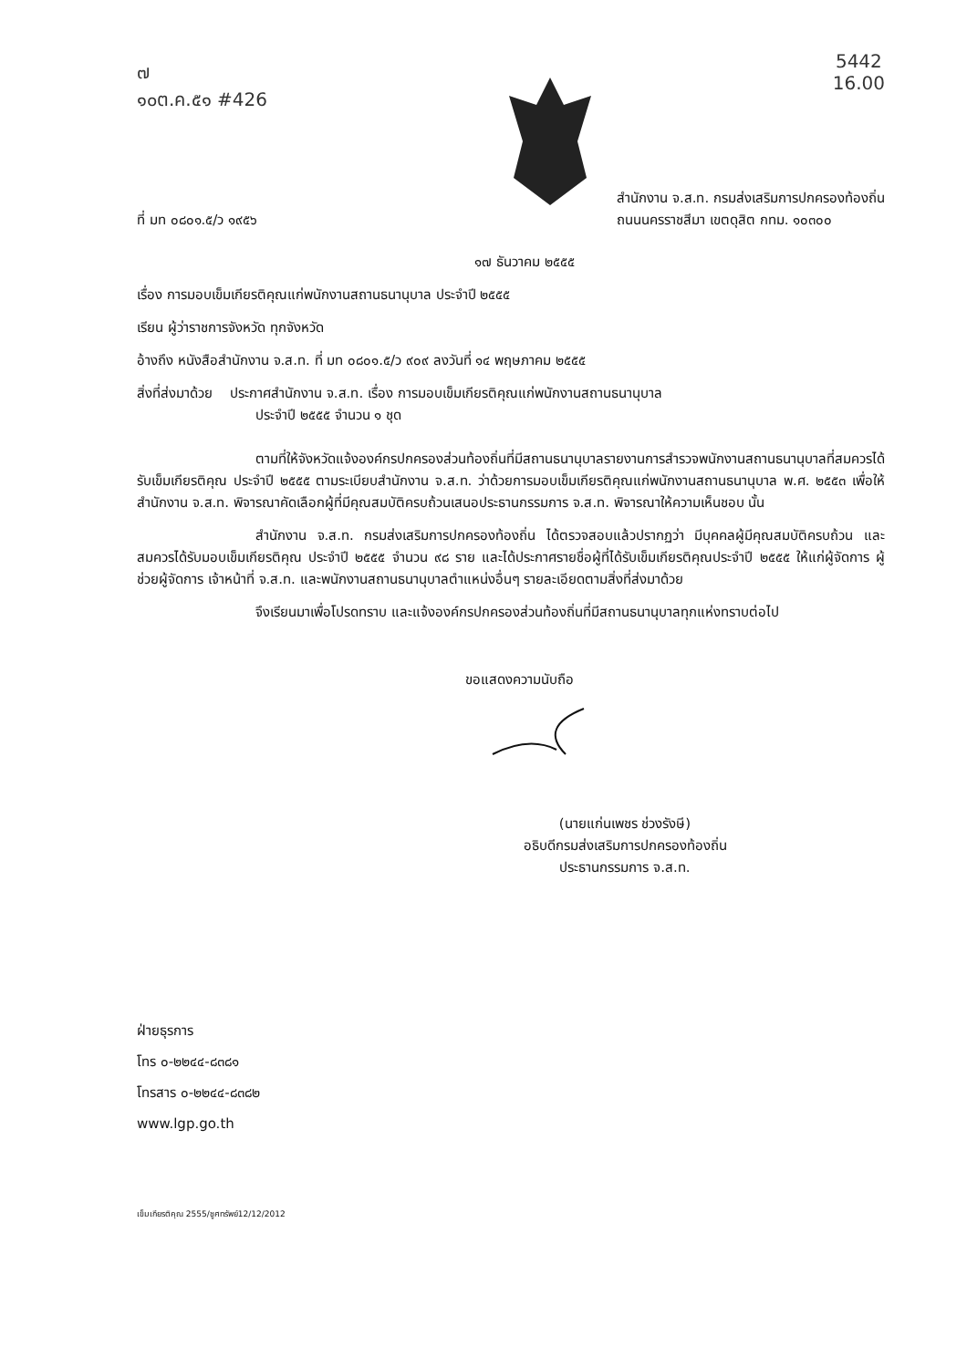๗
๑๐ต.ค.๕๑ #426
5442
16.00
ที่ มท ๐๘๐๑.๕/ว ๑๙๕๖
สำนักงาน จ.ส.ท. กรมส่งเสริมการปกครองท้องถิ่น
ถนนนครราชสีมา เขตดุสิต กทม. ๑๐๓๐๐
๑๗ ธันวาคม ๒๕๕๕
เรื่อง การมอบเข็มเกียรติคุณแก่พนักงานสถานธนานุบาล ประจำปี ๒๕๕๕
เรียน ผู้ว่าราชการจังหวัด ทุกจังหวัด
อ้างถึง หนังสือสำนักงาน จ.ส.ท. ที่ มท ๐๘๐๑.๕/ว ๙๐๙ ลงวันที่ ๑๔ พฤษภาคม ๒๕๕๕
สิ่งที่ส่งมาด้วย ประกาศสำนักงาน จ.ส.ท. เรื่อง การมอบเข็มเกียรติคุณแก่พนักงานสถานธนานุบาล
ประจำปี ๒๕๕๕ จำนวน ๑ ชุด
ตามที่ให้จังหวัดแจ้งองค์กรปกครองส่วนท้องถิ่นที่มีสถานธนานุบาลรายงานการสำรวจพนักงานสถานธนานุบาลที่สมควรได้รับเข็มเกียรติคุณ ประจำปี ๒๕๕๕ ตามระเบียบสำนักงาน จ.ส.ท. ว่าด้วยการมอบเข็มเกียรติคุณแก่พนักงานสถานธนานุบาล พ.ศ. ๒๕๕๓ เพื่อให้สำนักงาน จ.ส.ท. พิจารณาคัดเลือกผู้ที่มีคุณสมบัติครบถ้วนเสนอประธานกรรมการ จ.ส.ท. พิจารณาให้ความเห็นชอบ นั้น
สำนักงาน จ.ส.ท. กรมส่งเสริมการปกครองท้องถิ่น ได้ตรวจสอบแล้วปรากฏว่า มีบุคคลผู้มีคุณสมบัติครบถ้วน และสมควรได้รับมอบเข็มเกียรติคุณ ประจำปี ๒๕๕๕ จำนวน ๙๘ ราย และได้ประกาศรายชื่อผู้ที่ได้รับเข็มเกียรติคุณประจำปี ๒๕๕๕ ให้แก่ผู้จัดการ ผู้ช่วยผู้จัดการ เจ้าหน้าที่ จ.ส.ท. และพนักงานสถานธนานุบาลตำแหน่งอื่นๆ รายละเอียดตามสิ่งที่ส่งมาด้วย
จึงเรียนมาเพื่อโปรดทราบ และแจ้งองค์กรปกครองส่วนท้องถิ่นที่มีสถานธนานุบาลทุกแห่งทราบต่อไป
ขอแสดงความนับถือ
(นายแก่นเพชร ช่วงรังษี)
อธิบดีกรมส่งเสริมการปกครองท้องถิ่น
ประธานกรรมการ จ.ส.ท.
ฝ่ายธุรการ
โทร ๐-๒๒๔๔-๘๓๘๑
โทรสาร ๐-๒๒๔๔-๘๓๘๒
www.lgp.go.th
เข็มเกียรติคุณ 2555/ชูศทรัพย์12/12/2012